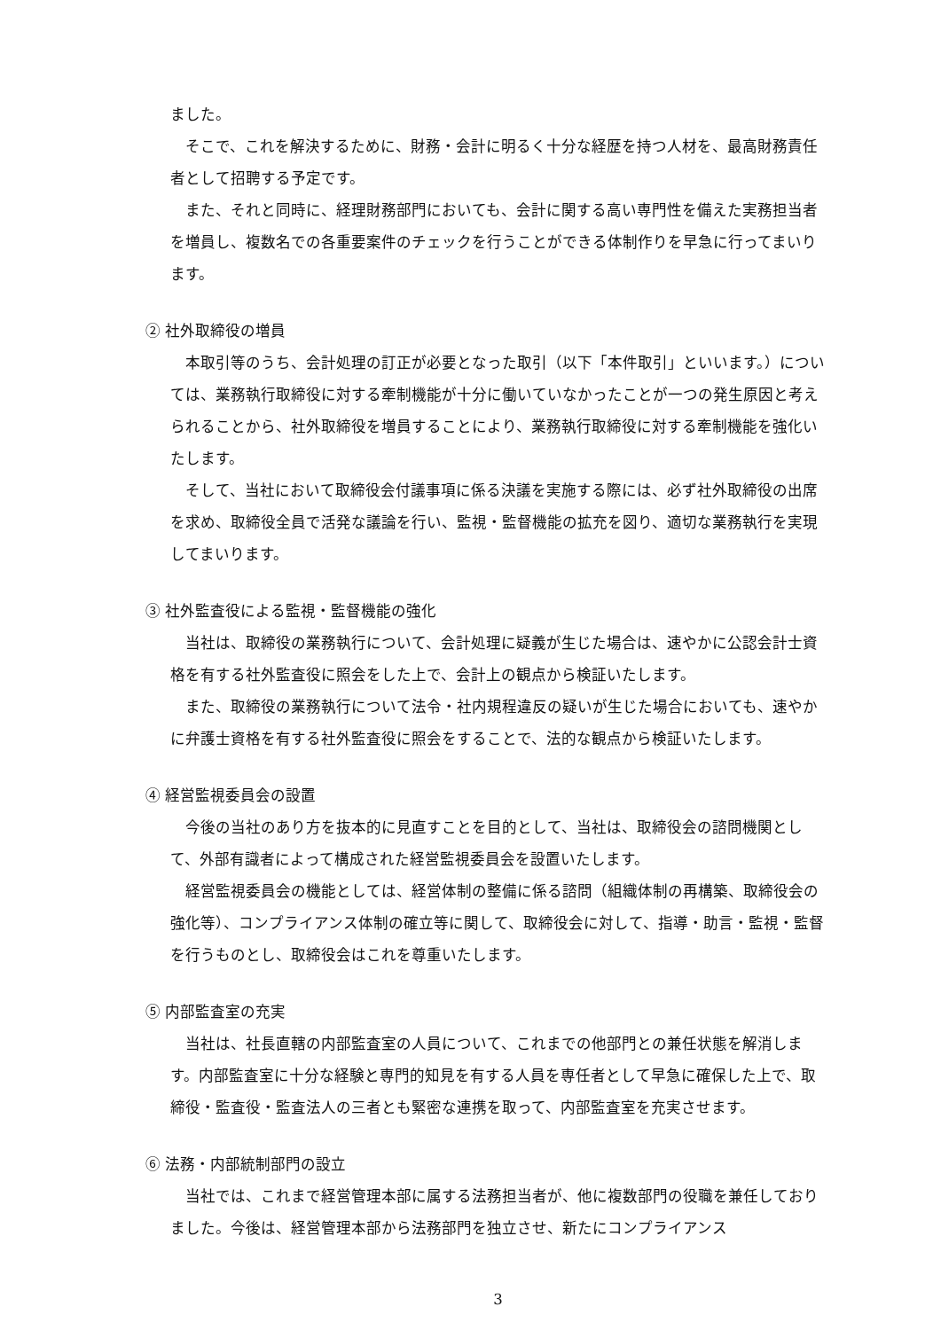ました。
そこで、これを解決するために、財務・会計に明るく十分な経歴を持つ人材を、最高財務責任者として招聘する予定です。
また、それと同時に、経理財務部門においても、会計に関する高い専門性を備えた実務担当者を増員し、複数名での各重要案件のチェックを行うことができる体制作りを早急に行ってまいります。
② 社外取締役の増員
本取引等のうち、会計処理の訂正が必要となった取引（以下「本件取引」といいます。）については、業務執行取締役に対する牽制機能が十分に働いていなかったことが一つの発生原因と考えられることから、社外取締役を増員することにより、業務執行取締役に対する牽制機能を強化いたします。
そして、当社において取締役会付議事項に係る決議を実施する際には、必ず社外取締役の出席を求め、取締役全員で活発な議論を行い、監視・監督機能の拡充を図り、適切な業務執行を実現してまいります。
③ 社外監査役による監視・監督機能の強化
当社は、取締役の業務執行について、会計処理に疑義が生じた場合は、速やかに公認会計士資格を有する社外監査役に照会をした上で、会計上の観点から検証いたします。
また、取締役の業務執行について法令・社内規程違反の疑いが生じた場合においても、速やかに弁護士資格を有する社外監査役に照会をすることで、法的な観点から検証いたします。
④ 経営監視委員会の設置
今後の当社のあり方を抜本的に見直すことを目的として、当社は、取締役会の諮問機関として、外部有識者によって構成された経営監視委員会を設置いたします。
経営監視委員会の機能としては、経営体制の整備に係る諮問（組織体制の再構築、取締役会の強化等）、コンプライアンス体制の確立等に関して、取締役会に対して、指導・助言・監視・監督を行うものとし、取締役会はこれを尊重いたします。
⑤ 内部監査室の充実
当社は、社長直轄の内部監査室の人員について、これまでの他部門との兼任状態を解消します。内部監査室に十分な経験と専門的知見を有する人員を専任者として早急に確保した上で、取締役・監査役・監査法人の三者とも緊密な連携を取って、内部監査室を充実させます。
⑥ 法務・内部統制部門の設立
当社では、これまで経営管理本部に属する法務担当者が、他に複数部門の役職を兼任しておりました。今後は、経営管理本部から法務部門を独立させ、新たにコンプライアンス
3